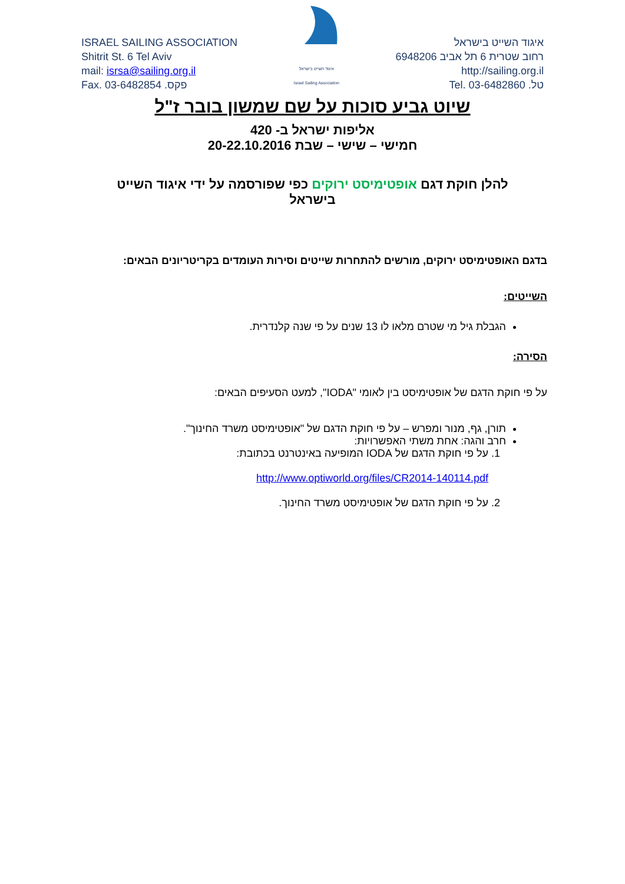ISRAEL SAILING ASSOCIATION
Shitrit St. 6 Tel Aviv
mail: isrsa@sailing.org.il
Fax. 03-6482854 .פקס
איגוד השייט בישראל
Israel Sailing Association
איגוד השייט בישראל
רחוב שטרית 6 תל אביב 6948206
http://sailing.org.il
טל. 03-6482860 .Tel
שיוט גביע סוכות על שם שמשון בובר ז"ל
אליפות ישראל ב- 420
חמישי – שישי – שבת 20-22.10.2016
להלן חוקת דגם אופטימיסט ירוקים כפי שפורסמה על ידי איגוד השייט בישראל
בדגם האופטימיסט ירוקים, מורשים להתחרות שייטים וסירות העומדים בקריטריונים הבאים:
השייטים:
הגבלת גיל מי שטרם מלאו לו 13 שנים על פי שנה קלנדרית.
הסירה:
על פי חוקת הדגם של אופטימיסט בין לאומי "IODA", למעט הסעיפים הבאים:
תורן, גף, מנור ומפרש – על פי חוקת הדגם של "אופטימיסט משרד החינוך".
חרב והגה: אחת משתי האפשרויות:
1. על פי חוקת הדגם של IODA המופיעה באינטרנט בכתובת:
http://www.optiworld.org/files/CR2014-140114.pdf
2. על פי חוקת הדגם של אופטימיסט משרד החינוך.